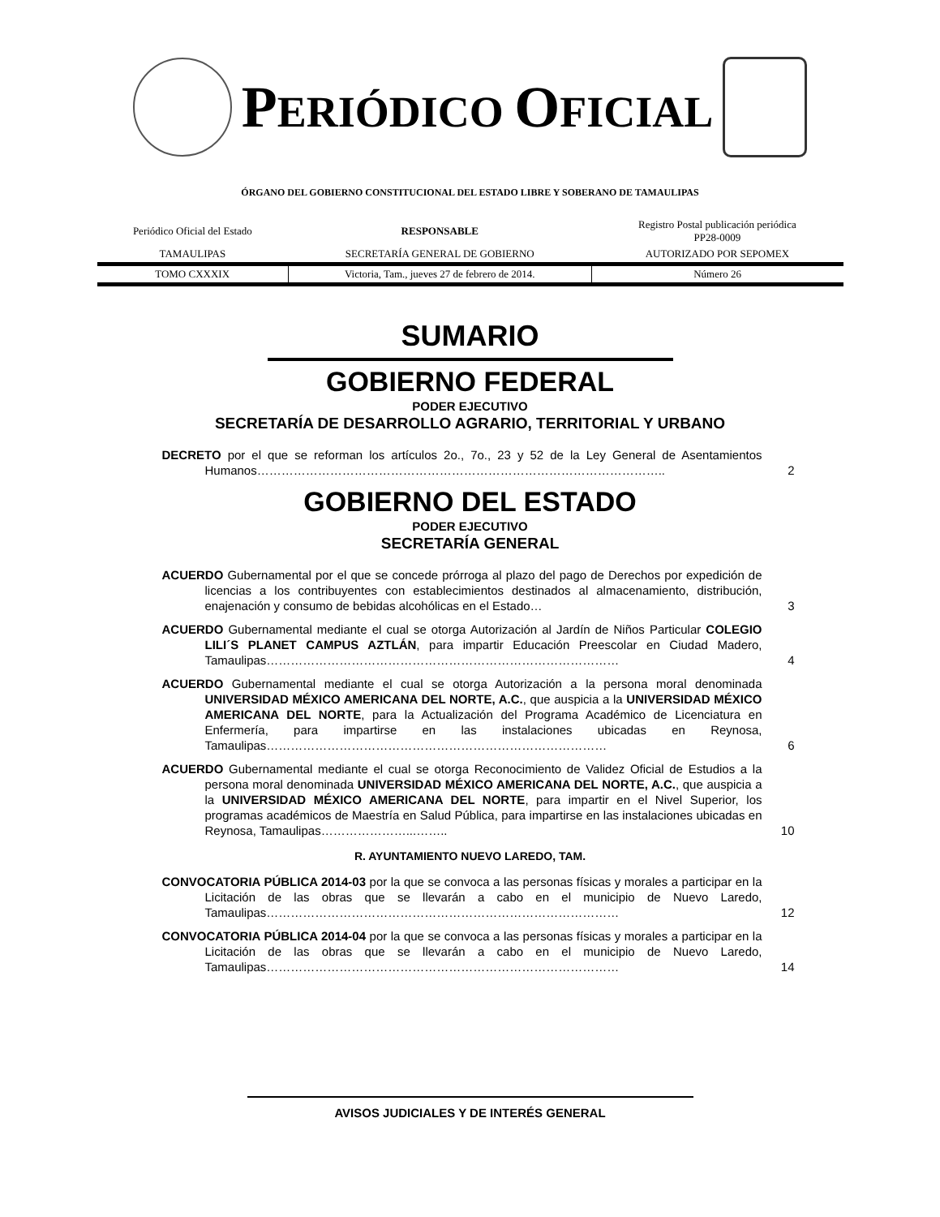PERIÓDICO OFICIAL
ÓRGANO DEL GOBIERNO CONSTITUCIONAL DEL ESTADO LIBRE Y SOBERANO DE TAMAULIPAS
| Periódico Oficial del Estado | RESPONSABLE | Registro Postal publicación periódica PP28-0009 |
| TAMAULIPAS | SECRETARÍA GENERAL DE GOBIERNO | AUTORIZADO POR SEPOMEX |
| TOMO CXXXIX | Victoria, Tam., jueves 27 de febrero de 2014. | Número 26 |
SUMARIO
GOBIERNO FEDERAL
PODER EJECUTIVO
SECRETARÍA DE DESARROLLO AGRARIO, TERRITORIAL Y URBANO
DECRETO por el que se reforman los artículos 2o., 7o., 23 y 52 de la Ley General de Asentamientos Humanos………………………………………………………………………………………..
2
GOBIERNO DEL ESTADO
PODER EJECUTIVO
SECRETARÍA GENERAL
ACUERDO Gubernamental por el que se concede prórroga al plazo del pago de Derechos por expedición de licencias a los contribuyentes con establecimientos destinados al almacenamiento, distribución, enajenación y consumo de bebidas alcohólicas en el Estado…
3
ACUERDO Gubernamental mediante el cual se otorga Autorización al Jardín de Niños Particular COLEGIO LILI´S PLANET CAMPUS AZTLÁN, para impartir Educación Preescolar en Ciudad Madero, Tamaulipas……………………………………………………………………………
4
ACUERDO Gubernamental mediante el cual se otorga Autorización a la persona moral denominada UNIVERSIDAD MÉXICO AMERICANA DEL NORTE, A.C., que auspicia a la UNIVERSIDAD MÉXICO AMERICANA DEL NORTE, para la Actualización del Programa Académico de Licenciatura en Enfermería, para impartirse en las instalaciones ubicadas en Reynosa, Tamaulipas…………………………………………………………………………
6
ACUERDO Gubernamental mediante el cual se otorga Reconocimiento de Validez Oficial de Estudios a la persona moral denominada UNIVERSIDAD MÉXICO AMERICANA DEL NORTE, A.C., que auspicia a la UNIVERSIDAD MÉXICO AMERICANA DEL NORTE, para impartir en el Nivel Superior, los programas académicos de Maestría en Salud Pública, para impartirse en las instalaciones ubicadas en Reynosa, Tamaulipas…………………...……..
10
R. AYUNTAMIENTO NUEVO LAREDO, TAM.
CONVOCATORIA PÚBLICA 2014-03 por la que se convoca a las personas físicas y morales a participar en la Licitación de las obras que se llevarán a cabo en el municipio de Nuevo Laredo, Tamaulipas……………………………………………………………………………
12
CONVOCATORIA PÚBLICA 2014-04 por la que se convoca a las personas físicas y morales a participar en la Licitación de las obras que se llevarán a cabo en el municipio de Nuevo Laredo, Tamaulipas……………………………………………………………………………
14
AVISOS JUDICIALES Y DE INTERÉS GENERAL